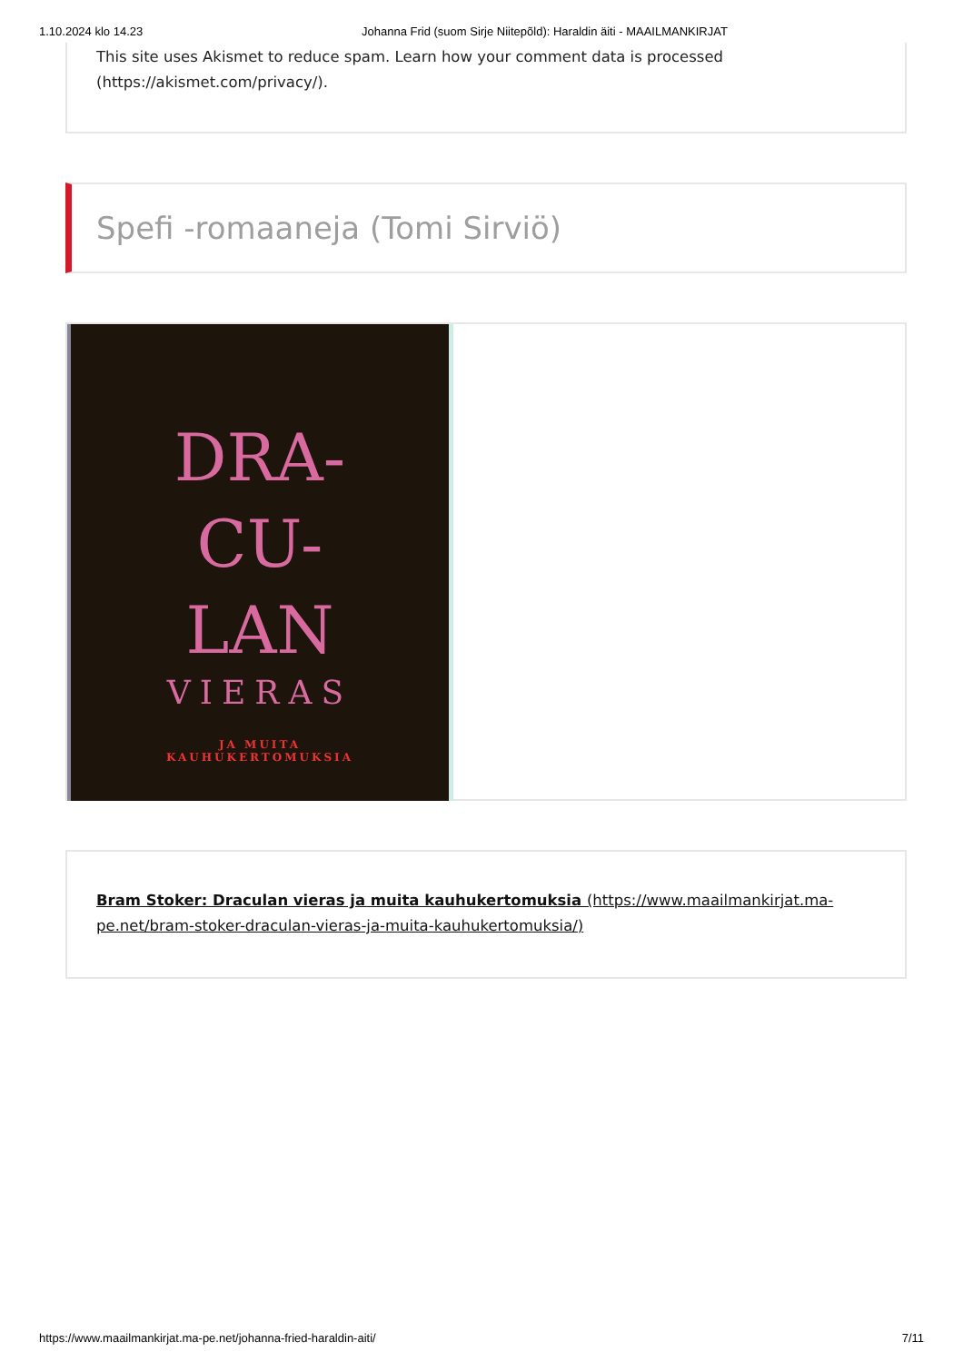1.10.2024 klo 14.23 Johanna Frid (suom Sirje Niitepõld): Haraldin äiti - MAAILMANKIRJAT
This site uses Akismet to reduce spam. Learn how your comment data is processed (https://akismet.com/privacy/).
Spefi -romaaneja (Tomi Sirviö)
DRA-
CU-
LAN
VIERAS
JA MUITA
KAUHUKERTOMUKSIA
Bram Stoker: Draculan vieras ja muita kauhukertomuksia (https://www.maailmankirjat.ma-pe.net/bram-stoker-draculan-vieras-ja-muita-kauhukertomuksia/)
https://www.maailmankirjat.ma-pe.net/johanna-fried-haraldin-aiti/ 7/11